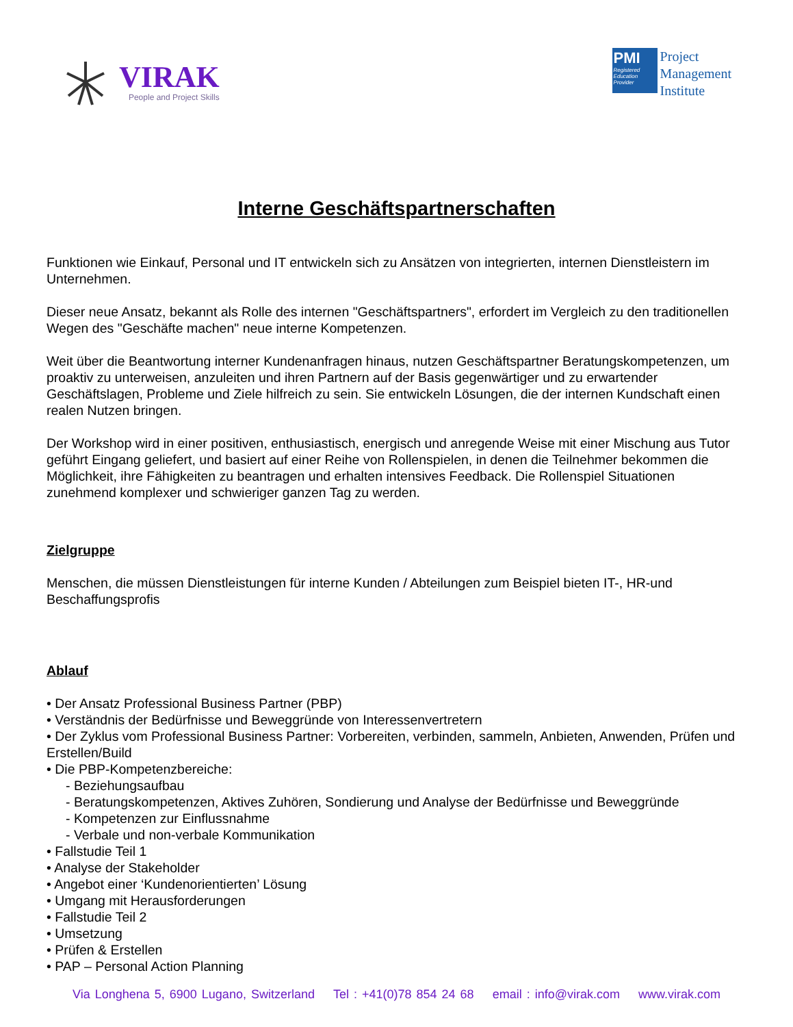VIRAK
People and Project Skills
PMI
Registered Education Provider
Project
Management
Institute
Interne Geschäftspartnerschaften
Funktionen wie Einkauf, Personal und IT entwickeln sich zu Ansätzen von integrierten, internen Dienstleistern im Unternehmen.
Dieser neue Ansatz, bekannt als Rolle des internen "Geschäftspartners", erfordert im Vergleich zu den traditionellen Wegen des "Geschäfte machen" neue interne Kompetenzen.
Weit über die Beantwortung interner Kundenanfragen hinaus, nutzen Geschäftspartner Beratungskompetenzen, um proaktiv zu unterweisen, anzuleiten und ihren Partnern auf der Basis gegenwärtiger und zu erwartender Geschäftslagen, Probleme und Ziele hilfreich zu sein. Sie entwickeln Lösungen, die der internen Kundschaft einen realen Nutzen bringen.
Der Workshop wird in einer positiven, enthusiastisch, energisch und anregende Weise mit einer Mischung aus Tutor geführt Eingang geliefert, und basiert auf einer Reihe von Rollenspielen, in denen die Teilnehmer bekommen die Möglichkeit, ihre Fähigkeiten zu beantragen und erhalten intensives Feedback. Die Rollenspiel Situationen zunehmend komplexer und schwieriger ganzen Tag zu werden.
Zielgruppe
Menschen, die müssen Dienstleistungen für interne Kunden / Abteilungen zum Beispiel bieten IT-, HR-und Beschaffungsprofis
Ablauf
• Der Ansatz Professional Business Partner (PBP)
• Verständnis der Bedürfnisse und Beweggründe von Interessenvertretern
• Der Zyklus vom Professional Business Partner: Vorbereiten, verbinden, sammeln, Anbieten, Anwenden, Prüfen und Erstellen/Build
• Die PBP-Kompetenzbereiche:
- Beziehungsaufbau
- Beratungskompetenzen, Aktives Zuhören, Sondierung und Analyse der Bedürfnisse und Beweggründe
- Kompetenzen zur Einflussnahme
- Verbale und non-verbale Kommunikation
• Fallstudie Teil 1
• Analyse der Stakeholder
• Angebot einer ‘Kundenorientierten’ Lösung
• Umgang mit Herausforderungen
• Fallstudie Teil 2
• Umsetzung
• Prüfen & Erstellen
• PAP – Personal Action Planning
Via Longhena 5, 6900 Lugano, Switzerland Tel : +41(0)78 854 24 68 email : info@virak.com www.virak.com